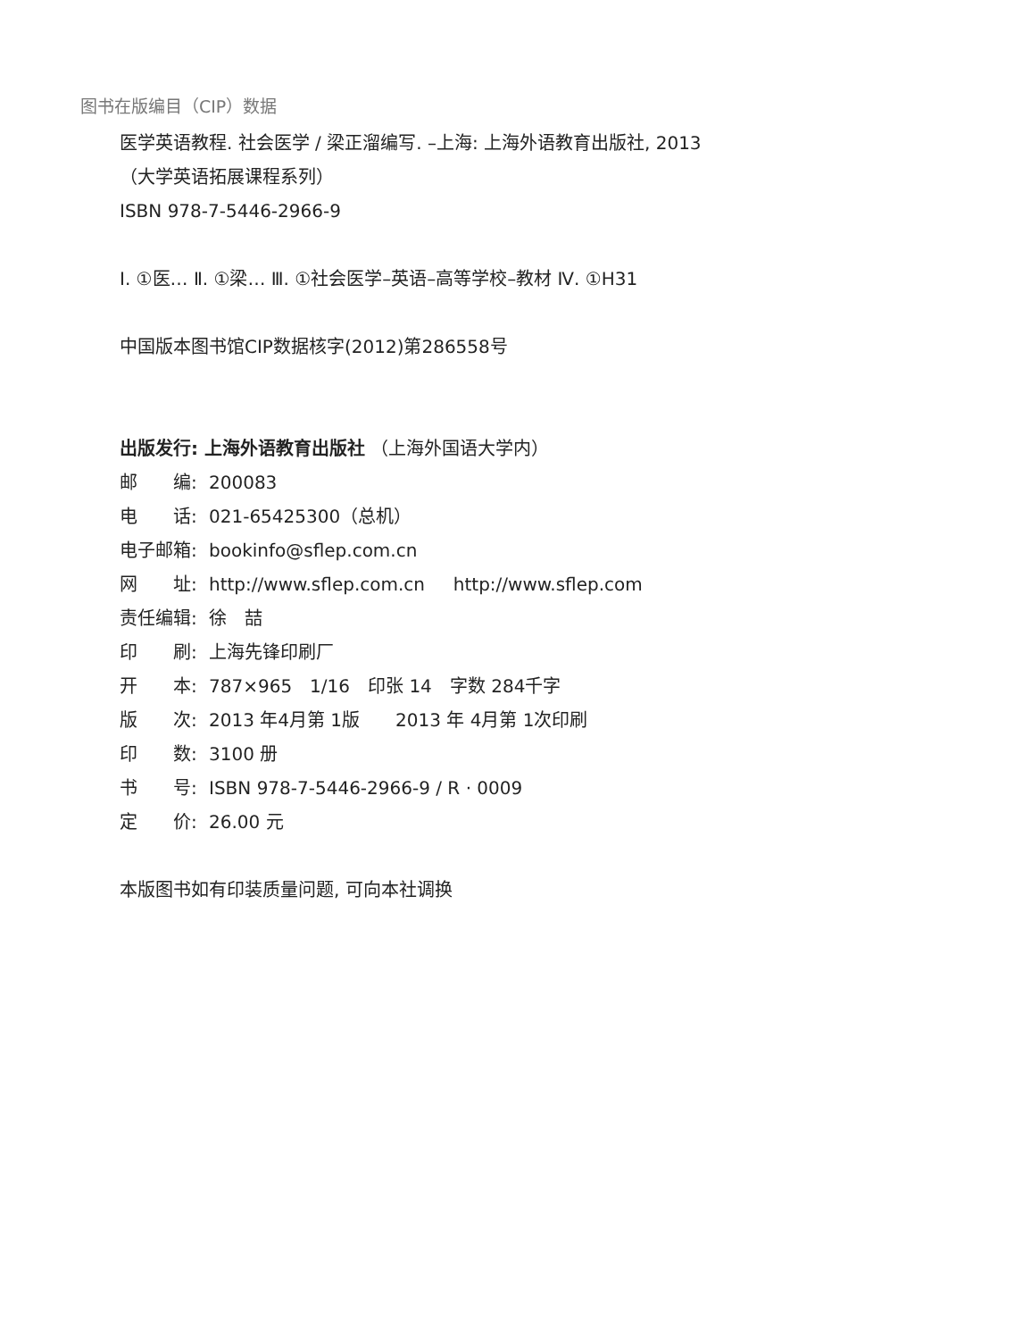图书在版编目（CIP）数据
医学英语教程. 社会医学 / 梁正溜编写. –上海: 上海外语教育出版社, 2013
（大学英语拓展课程系列）
ISBN 978-7-5446-2966-9
Ⅰ. ①医… Ⅱ. ①梁… Ⅲ. ①社会医学–英语–高等学校–教材 Ⅳ. ①H31
中国版本图书馆CIP数据核字(2012)第286558号
出版发行: 上海外语教育出版社 （上海外国语大学内）
邮　　编: 200083
电　　话: 021-65425300（总机）
电子邮箱: bookinfo@sflep.com.cn
网　　址: http://www.sflep.com.cn http://www.sflep.com
责任编辑: 徐　喆
印　　刷: 上海先锋印刷厂
开　　本: 787×965　1/16　印张 14　字数 284千字
版　　次: 2013 年4月第 1版　　2013 年 4月第 1次印刷
印　　数: 3100 册
书　　号: ISBN 978-7-5446-2966-9 / R · 0009
定　　价: 26.00 元
本版图书如有印装质量问题, 可向本社调换